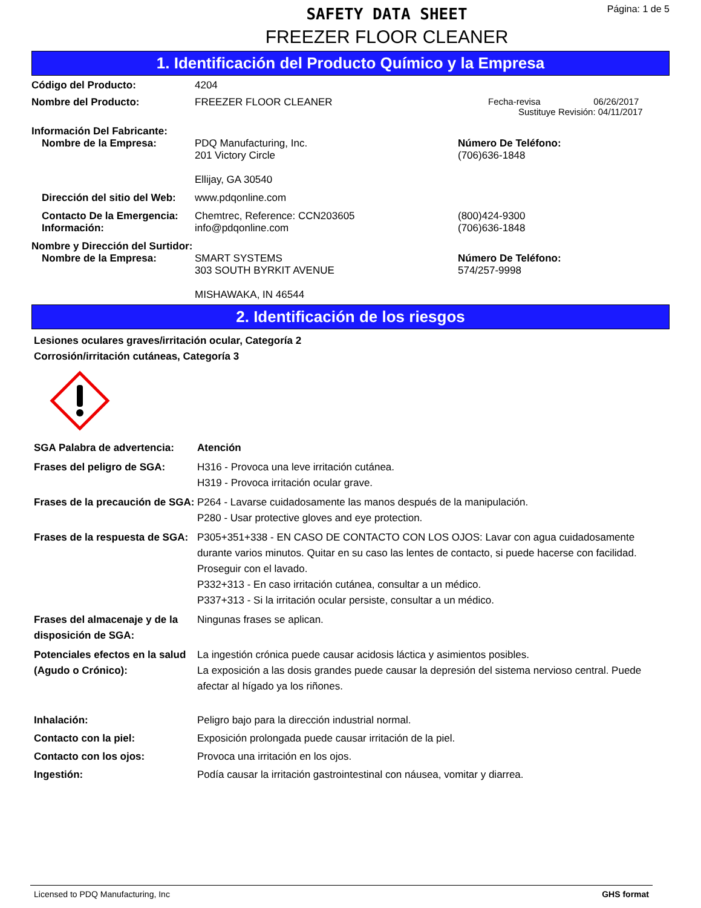SAFETY DATA SHEET
Página: 1 de 5
FREEZER FLOOR CLEANER
1. Identificación del Producto Químico y la Empresa
Código del Producto: 4204
Nombre del Producto: FREEZER FLOOR CLEANER Fecha-revisa 06/26/2017
Sustituye Revisión: 04/11/2017
Información Del Fabricante:
Nombre de la Empresa: PDQ Manufacturing, Inc.
201 Victory Circle
Ellijay, GA 30540 Número De Teléfono:
(706)636-1848
Dirección del sitio del Web: www.pdqonline.com
Contacto De la Emergencia:
Información: Chemtrec, Reference: CCN203605
info@pdqonline.com (800)424-9300
(706)636-1848
Nombre y Dirección del Surtidor:
Nombre de la Empresa: SMART SYSTEMS
303 SOUTH BYRKIT AVENUE
MISHAWAKA, IN 46544 Número De Teléfono:
574/257-9998
2. Identificación de los riesgos
Lesiones oculares graves/irritación ocular, Categoría 2
Corrosión/irritación cutáneas, Categoría 3
SGA Palabra de advertencia: Atención
Frases del peligro de SGA: H316 - Provoca una leve irritación cutánea.
H319 - Provoca irritación ocular grave.
Frases de la precaución de SGA: P264 - Lavarse cuidadosamente las manos después de la manipulación.
P280 - Usar protective gloves and eye protection.
Frases de la respuesta de SGA: P305+351+338 - EN CASO DE CONTACTO CON LOS OJOS: Lavar con agua cuidadosamente durante varios minutos. Quitar en su caso las lentes de contacto, si puede hacerse con facilidad. Proseguir con el lavado.
P332+313 - En caso irritación cutánea, consultar a un médico.
P337+313 - Si la irritación ocular persiste, consultar a un médico.
Frases del almacenaje y de la disposición de SGA: Ningunas frases se aplican.
Potenciales efectos en la salud (Agudo o Crónico): La ingestión crónica puede causar acidosis láctica y asimientos posibles.
La exposición a las dosis grandes puede causar la depresión del sistema nervioso central. Puede afectar al hígado ya los riñones.
Inhalación: Peligro bajo para la dirección industrial normal.
Contacto con la piel: Exposición prolongada puede causar irritación de la piel.
Contacto con los ojos: Provoca una irritación en los ojos.
Ingestión: Podía causar la irritación gastrointestinal con náusea, vomitar y diarrea.
Licensed to PDQ Manufacturing, Inc GHS format